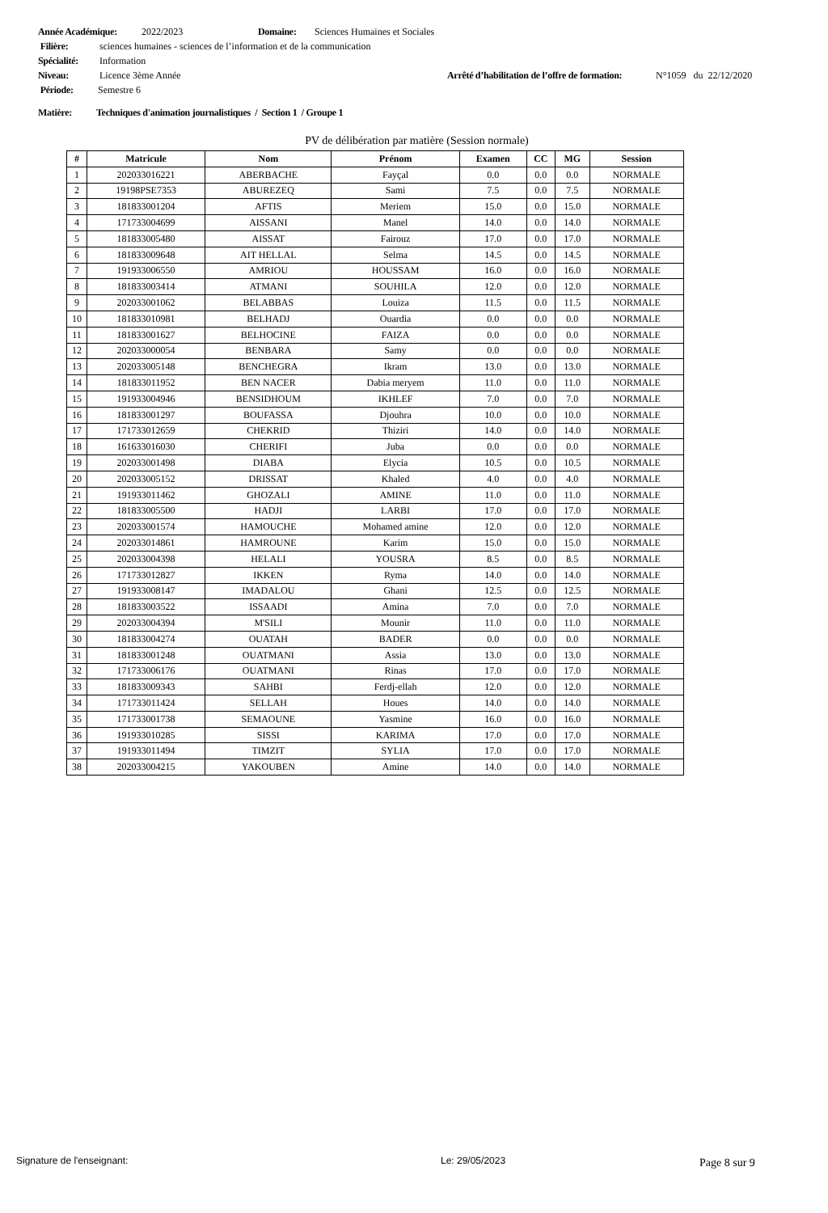Année Académique: 2022/2023 Domaine: Sciences Humaines et Sociales
Filière: sciences humaines - sciences de l’information et de la communication
Spécialité: Information
Niveau: Licence 3ème Année Arrêté d’habilitation de l’offre de formation: N°1059 du 22/12/2020
Période: Semestre 6
Matière: Techniques d'animation journalistiques / Section 1 / Groupe 1
PV de délibération par matière (Session normale)
| # | Matricule | Nom | Prénom | Examen | CC | MG | Session |
| --- | --- | --- | --- | --- | --- | --- | --- |
| 1 | 202033016221 | ABERBACHE | Fayçal | 0.0 | 0.0 | 0.0 | NORMALE |
| 2 | 19198PSE7353 | ABUREZEQ | Sami | 7.5 | 0.0 | 7.5 | NORMALE |
| 3 | 181833001204 | AFTIS | Meriem | 15.0 | 0.0 | 15.0 | NORMALE |
| 4 | 171733004699 | AISSANI | Manel | 14.0 | 0.0 | 14.0 | NORMALE |
| 5 | 181833005480 | AISSAT | Fairouz | 17.0 | 0.0 | 17.0 | NORMALE |
| 6 | 181833009648 | AIT HELLAL | Selma | 14.5 | 0.0 | 14.5 | NORMALE |
| 7 | 191933006550 | AMRIOU | HOUSSAM | 16.0 | 0.0 | 16.0 | NORMALE |
| 8 | 181833003414 | ATMANI | SOUHILA | 12.0 | 0.0 | 12.0 | NORMALE |
| 9 | 202033001062 | BELABBAS | Louiza | 11.5 | 0.0 | 11.5 | NORMALE |
| 10 | 181833010981 | BELHADJ | Ouardia | 0.0 | 0.0 | 0.0 | NORMALE |
| 11 | 181833001627 | BELHOCINE | FAIZA | 0.0 | 0.0 | 0.0 | NORMALE |
| 12 | 202033000054 | BENBARA | Samy | 0.0 | 0.0 | 0.0 | NORMALE |
| 13 | 202033005148 | BENCHEGRA | Ikram | 13.0 | 0.0 | 13.0 | NORMALE |
| 14 | 181833011952 | BEN NACER | Dabia meryem | 11.0 | 0.0 | 11.0 | NORMALE |
| 15 | 191933004946 | BENSIDHOUM | IKHLEF | 7.0 | 0.0 | 7.0 | NORMALE |
| 16 | 181833001297 | BOUFASSA | Djouhra | 10.0 | 0.0 | 10.0 | NORMALE |
| 17 | 171733012659 | CHEKRID | Thiziri | 14.0 | 0.0 | 14.0 | NORMALE |
| 18 | 161633016030 | CHERIFI | Juba | 0.0 | 0.0 | 0.0 | NORMALE |
| 19 | 202033001498 | DIABA | Elycia | 10.5 | 0.0 | 10.5 | NORMALE |
| 20 | 202033005152 | DRISSAT | Khaled | 4.0 | 0.0 | 4.0 | NORMALE |
| 21 | 191933011462 | GHOZALI | AMINE | 11.0 | 0.0 | 11.0 | NORMALE |
| 22 | 181833005500 | HADJI | LARBI | 17.0 | 0.0 | 17.0 | NORMALE |
| 23 | 202033001574 | HAMOUCHE | Mohamed amine | 12.0 | 0.0 | 12.0 | NORMALE |
| 24 | 202033014861 | HAMROUNE | Karim | 15.0 | 0.0 | 15.0 | NORMALE |
| 25 | 202033004398 | HELALI | YOUSRA | 8.5 | 0.0 | 8.5 | NORMALE |
| 26 | 171733012827 | IKKEN | Ryma | 14.0 | 0.0 | 14.0 | NORMALE |
| 27 | 191933008147 | IMADALOU | Ghani | 12.5 | 0.0 | 12.5 | NORMALE |
| 28 | 181833003522 | ISSAADI | Amina | 7.0 | 0.0 | 7.0 | NORMALE |
| 29 | 202033004394 | M'SILI | Mounir | 11.0 | 0.0 | 11.0 | NORMALE |
| 30 | 181833004274 | OUATAH | BADER | 0.0 | 0.0 | 0.0 | NORMALE |
| 31 | 181833001248 | OUATMANI | Assia | 13.0 | 0.0 | 13.0 | NORMALE |
| 32 | 171733006176 | OUATMANI | Rinas | 17.0 | 0.0 | 17.0 | NORMALE |
| 33 | 181833009343 | SAHBI | Ferdj-ellah | 12.0 | 0.0 | 12.0 | NORMALE |
| 34 | 171733011424 | SELLAH | Houes | 14.0 | 0.0 | 14.0 | NORMALE |
| 35 | 171733001738 | SEMAOUNE | Yasmine | 16.0 | 0.0 | 16.0 | NORMALE |
| 36 | 191933010285 | SISSI | KARIMA | 17.0 | 0.0 | 17.0 | NORMALE |
| 37 | 191933011494 | TIMZIT | SYLIA | 17.0 | 0.0 | 17.0 | NORMALE |
| 38 | 202033004215 | YAKOUBEN | Amine | 14.0 | 0.0 | 14.0 | NORMALE |
Signature de l'enseignant: Le: 29/05/2023 Page 8 sur 9